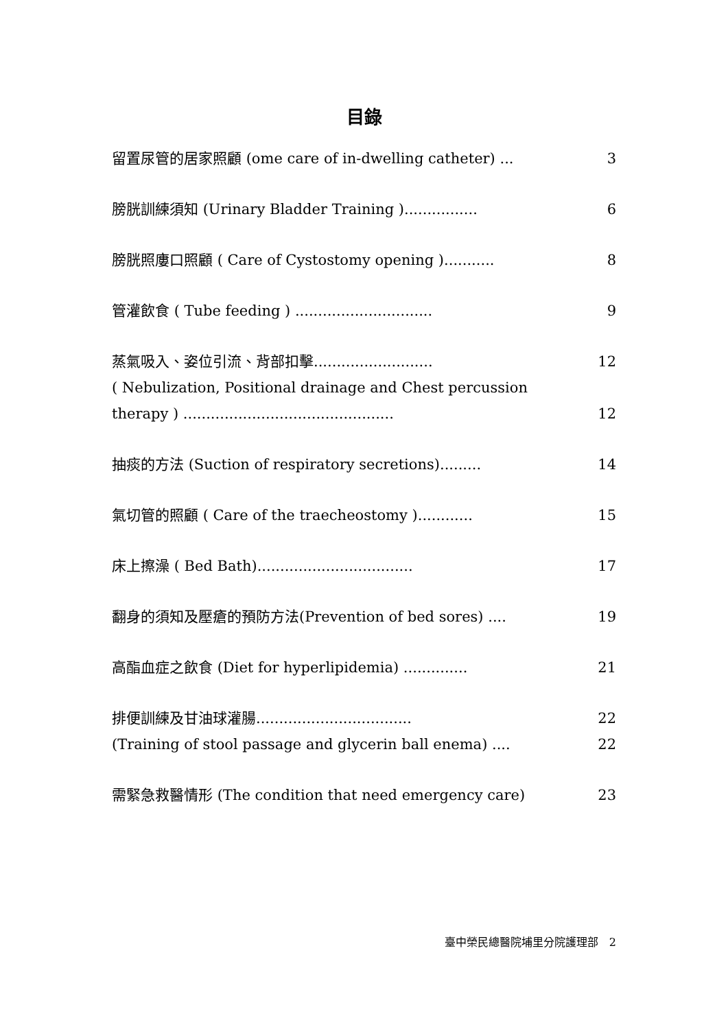目錄
留置尿管的居家照顧 (ome care of in-dwelling catheter) ... 3
膀胱訓練須知 (Urinary Bladder Training )................ 6
膀胱照廔口照顧 ( Care of Cystostomy opening )........... 8
管灌飲食 ( Tube feeding ) .............................. 9
蒸氣吸入、姿位引流、背部扣擊.......................... 12
( Nebulization, Positional drainage and Chest percussion
therapy ) .............................................. 12
抽痰的方法 (Suction of respiratory secretions)......... 14
氣切管的照顧 ( Care of the traecheostomy )............ 15
床上擦澡 ( Bed Bath).................................. 17
翻身的須知及壓瘡的預防方法(Prevention of bed sores) .... 19
高酯血症之飲食 (Diet for hyperlipidemia) .............. 21
排便訓練及甘油球灌腸.................................. 22
(Training of stool passage and glycerin ball enema) .... 22
需緊急救醫情形 (The condition that need emergency care) 23
臺中榮民總醫院埔里分院護理部　2